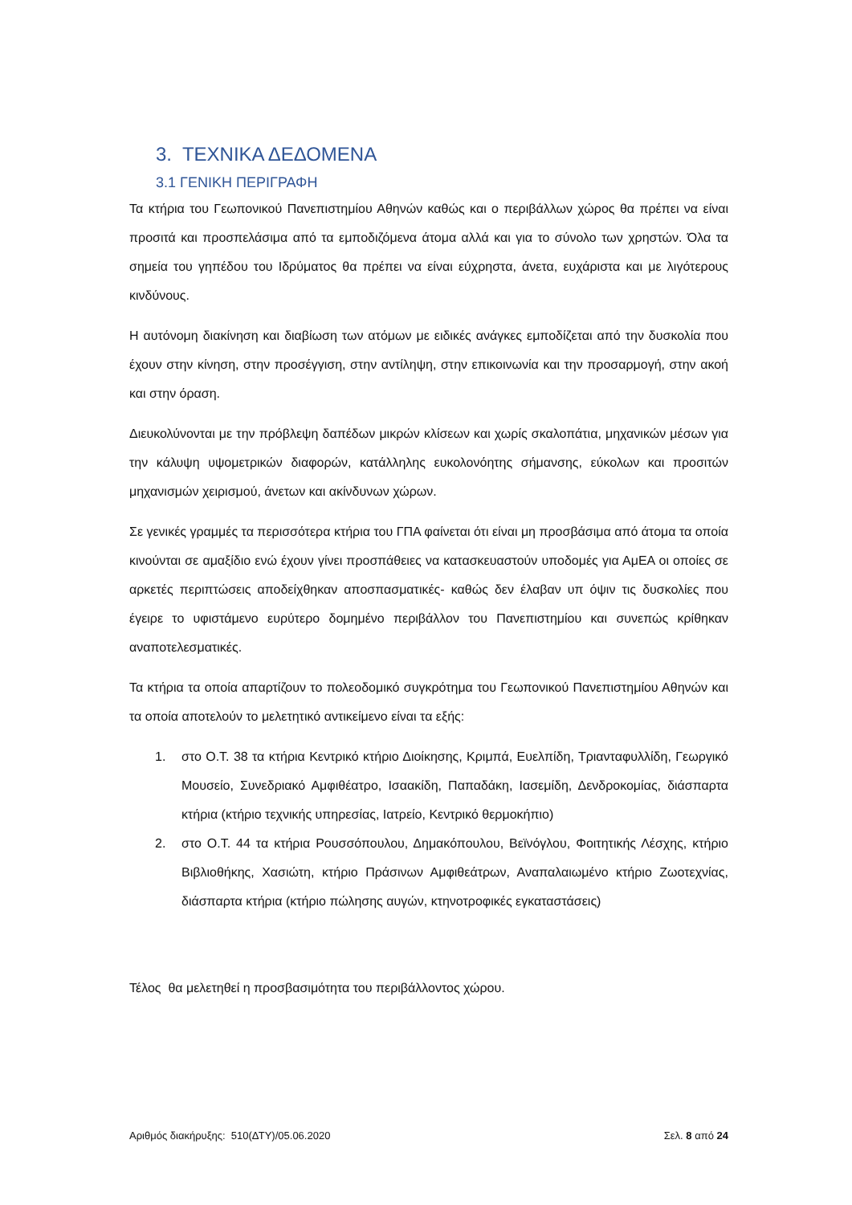3. ΤΕΧΝΙΚΑ ΔΕΔΟΜΕΝΑ
3.1 ΓΕΝΙΚΗ ΠΕΡΙΓΡΑΦΗ
Τα κτήρια του Γεωπονικού Πανεπιστημίου Αθηνών καθώς και ο περιβάλλων χώρος θα πρέπει να είναι προσιτά και προσπελάσιμα από τα εμποδιζόμενα άτομα αλλά και για το σύνολο των χρηστών. Όλα τα σημεία του γηπέδου του Ιδρύματος θα πρέπει να είναι εύχρηστα, άνετα, ευχάριστα και με λιγότερους κινδύνους.
Η αυτόνομη διακίνηση και διαβίωση των ατόμων με ειδικές ανάγκες εμποδίζεται από την δυσκολία που έχουν στην κίνηση, στην προσέγγιση, στην αντίληψη, στην επικοινωνία και την προσαρμογή, στην ακοή και στην όραση.
Διευκολύνονται με την πρόβλεψη δαπέδων μικρών κλίσεων και χωρίς σκαλοπάτια, μηχανικών μέσων για την κάλυψη υψομετρικών διαφορών, κατάλληλης ευκολονόητης σήμανσης, εύκολων και προσιτών μηχανισμών χειρισμού, άνετων και ακίνδυνων χώρων.
Σε γενικές γραμμές τα περισσότερα κτήρια του ΓΠΑ φαίνεται ότι είναι μη προσβάσιμα από άτομα τα οποία κινούνται σε αμαξίδιο ενώ έχουν γίνει προσπάθειες να κατασκευαστούν υποδομές για ΑμΕΑ οι οποίες σε αρκετές περιπτώσεις αποδείχθηκαν αποσπασματικές- καθώς δεν έλαβαν υπ όψιν τις δυσκολίες που έγειρε το υφιστάμενο ευρύτερο δομημένο περιβάλλον του Πανεπιστημίου και συνεπώς κρίθηκαν αναποτελεσματικές.
Τα κτήρια τα οποία απαρτίζουν το πολεοδομικό συγκρότημα του Γεωπονικού Πανεπιστημίου Αθηνών και τα οποία αποτελούν το μελετητικό αντικείμενο είναι τα εξής:
1. στο Ο.Τ. 38 τα κτήρια Κεντρικό κτήριο Διοίκησης, Κριμπά, Ευελπίδη, Τριανταφυλλίδη, Γεωργικό Μουσείο, Συνεδριακό Αμφιθέατρο, Ισαακίδη, Παπαδάκη, Ιασεμίδη, Δενδροκομίας, διάσπαρτα κτήρια (κτήριο τεχνικής υπηρεσίας, Ιατρείο, Κεντρικό θερμοκήπιο)
2. στο Ο.Τ. 44 τα κτήρια Ρουσσόπουλου, Δημακόπουλου, Βεϊνόγλου, Φοιτητικής Λέσχης, κτήριο Βιβλιοθήκης, Χασιώτη, κτήριο Πράσινων Αμφιθεάτρων, Αναπαλαιωμένο κτήριο Ζωοτεχνίας, διάσπαρτα κτήρια (κτήριο πώλησης αυγών, κτηνοτροφικές εγκαταστάσεις)
Τέλος θα μελετηθεί η προσβασιμότητα του περιβάλλοντος χώρου.
Αριθμός διακήρυξης: 510(ΔΤΥ)/05.06.2020 Σελ. 8 από 24